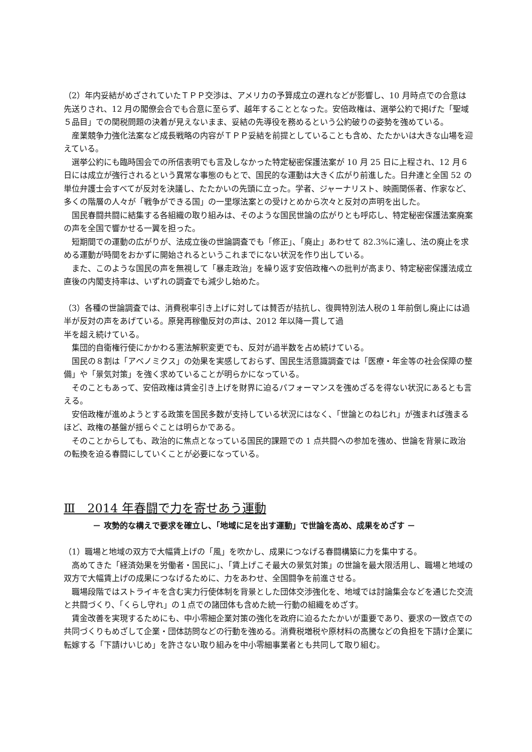（2）年内妥結がめざされていたＴＰＰ交渉は、アメリカの予算成立の遅れなどが影響し、10 月時点での合意は先送りされ、12 月の閣僚会合でも合意に至らず、越年することとなった。安倍政権は、選挙公約で掲げた「聖域５品目」での関税問題の決着が見えないまま、妥結の先導役を務めるという公約破りの姿勢を強めている。
　産業競争力強化法案など成長戦略の内容がＴＰＰ妥結を前提としていることも含め、たたかいは大きな山場を迎えている。
　選挙公約にも臨時国会での所信表明でも言及しなかった特定秘密保護法案が 10 月 25 日に上程され、12 月６日には成立が強行されるという異常な事態のもとで、国民的な運動は大きく広がり前進した。日弁連と全国 52 の単位弁護士会すべてが反対を決議し、たたかいの先頭に立った。学者、ジャーナリスト、映画関係者、作家など、多くの階層の人々が「戦争ができる国」の一里塚法案との受けとめから次々と反対の声明を出した。
　国民春闘共闘に結集する各組織の取り組みは、そのような国民世論の広がりとも呼応し、特定秘密保護法案廃案の声を全国で響かせる一翼を担った。
　短期間での運動の広がりが、法成立後の世論調査でも「修正」、「廃止」あわせて 82.3%に達し、法の廃止を求める運動が時間をおかずに開始されるというこれまでにない状況を作り出している。
　また、このような国民の声を無視して「暴走政治」を繰り返す安倍政権への批判が高まり、特定秘密保護法成立直後の内閣支持率は、いずれの調査でも減少し始めた。
（3）各種の世論調査では、消費税率引き上げに対しては賛否が拮抗し、復興特別法人税の１年前倒し廃止には過半が反対の声をあげている。原発再稼働反対の声は、2012 年以降一貫して過
半を超え続けている。
　集団的自衛権行使にかかわる憲法解釈変更でも、反対が過半数を占め続けている。
　国民の８割は「アベノミクス」の効果を実感しておらず、国民生活意識調査では「医療・年金等の社会保障の整備」や「景気対策」を強く求めていることが明らかになっている。
　そのこともあって、安倍政権は賃金引き上げを財界に迫るパフォーマンスを強めざるを得ない状況にあるとも言える。
　安倍政権が進めようとする政策を国民多数が支持している状況にはなく、「世論とのねじれ」が強まれば強まるほど、政権の基盤が揺らぐことは明らかである。
　そのことからしても、政治的に焦点となっている国民的課題での 1 点共闘への参加を強め、世論を背景に政治の転換を迫る春闘にしていくことが必要になっている。
Ⅲ　2014 年春闘で力を寄せあう運動
－ 攻勢的な構えで要求を確立し、「地域に足を出す運動」で世論を高め、成果をめざす －
（1）職場と地域の双方で大幅賃上げの「風」を吹かし、成果につなげる春闘構築に力を集中する。
　高めてきた「経済効果を労働者・国民に」、「賃上げこそ最大の景気対策」の世論を最大限活用し、職場と地域の双方で大幅賃上げの成果につなげるために、力をあわせ、全国闘争を前進させる。
　職場段階ではストライキを含む実力行使体制を背景とした団体交渉強化を、地域では討論集会などを通じた交流と共闘づくり、「くらし守れ」の１点での諸団体も含めた統一行動の組織をめざす。
　賃金改善を実現するためにも、中小零細企業対策の強化を政府に迫るたたかいが重要であり、要求の一致点での共同づくりもめざして企業・団体訪問などの行動を強める。消費税増税や原材料の高騰などの負担を下請け企業に転嫁する「下請けいじめ」を許さない取り組みを中小零細事業者とも共同して取り組む。